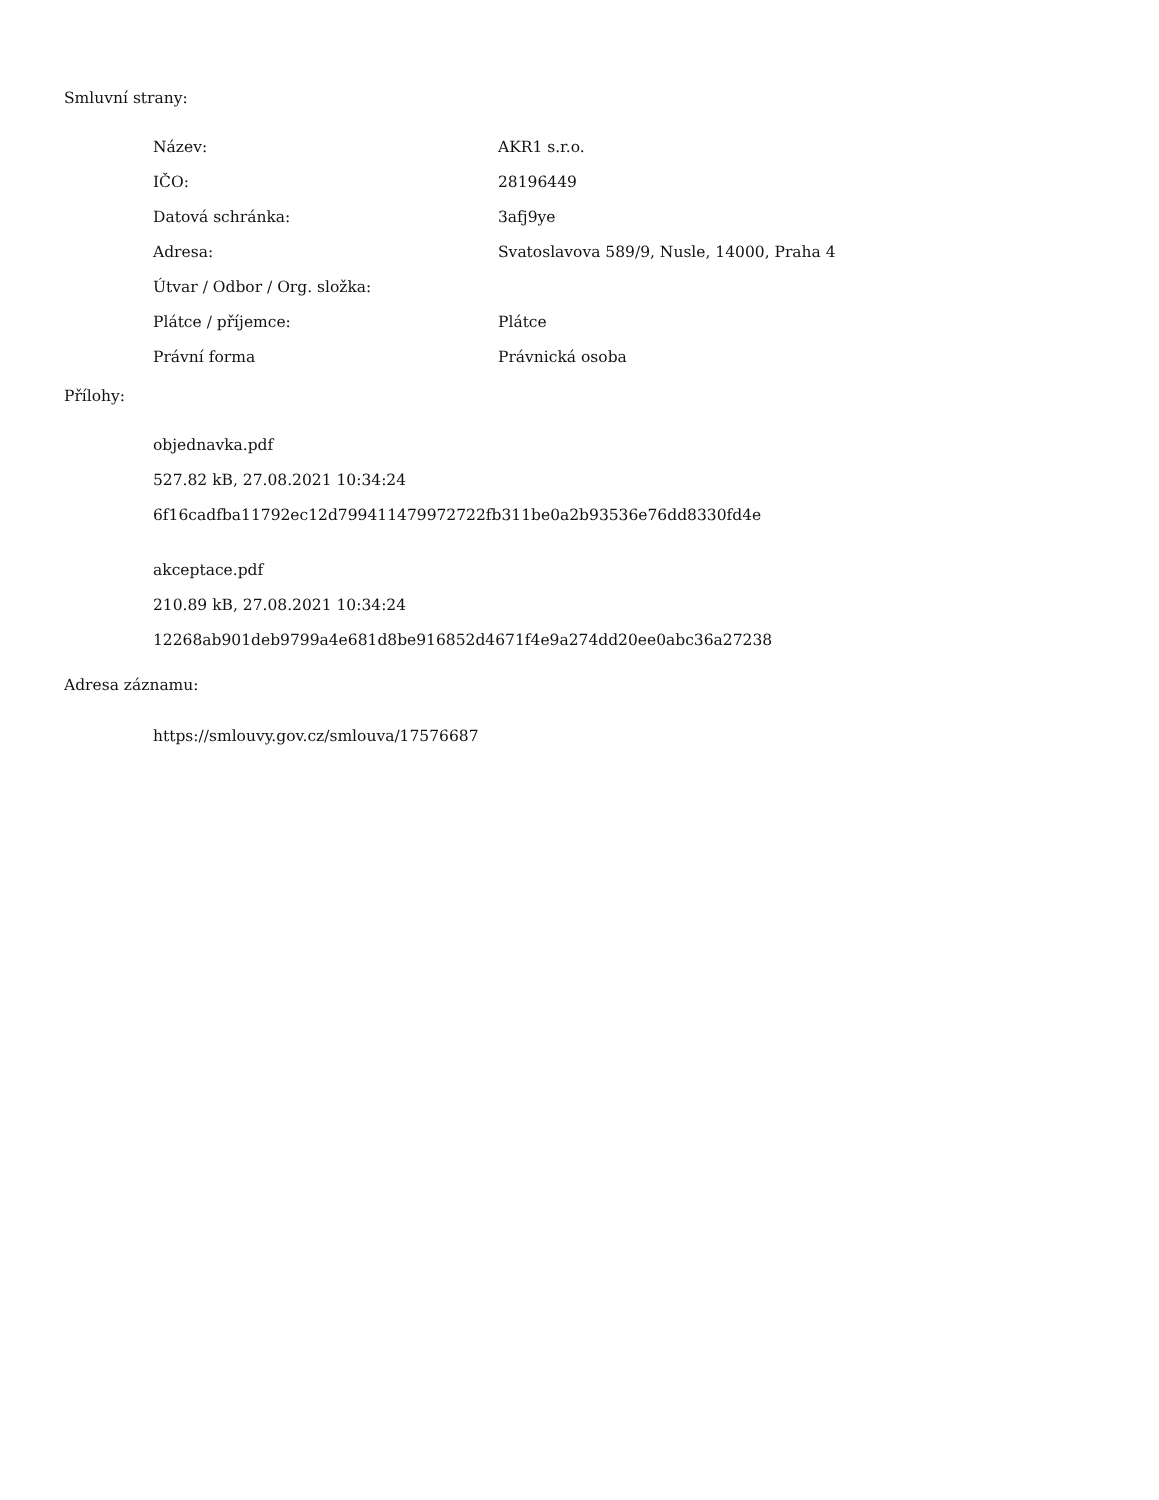Smluvní strany:
| Název: | AKR1 s.r.o. |
| IČO: | 28196449 |
| Datová schránka: | 3afj9ye |
| Adresa: | Svatoslavova 589/9, Nusle, 14000, Praha 4 |
| Útvar / Odbor / Org. složka: | |
| Plátce / příjemce: | Plátce |
| Právní forma | Právnická osoba |
Přílohy:
objednavka.pdf
527.82 kB, 27.08.2021 10:34:24
6f16cadfba11792ec12d799411479972722fb311be0a2b93536e76dd8330fd4e
akceptace.pdf
210.89 kB, 27.08.2021 10:34:24
12268ab901deb9799a4e681d8be916852d4671f4e9a274dd20ee0abc36a27238
Adresa záznamu:
https://smlouvy.gov.cz/smlouva/17576687